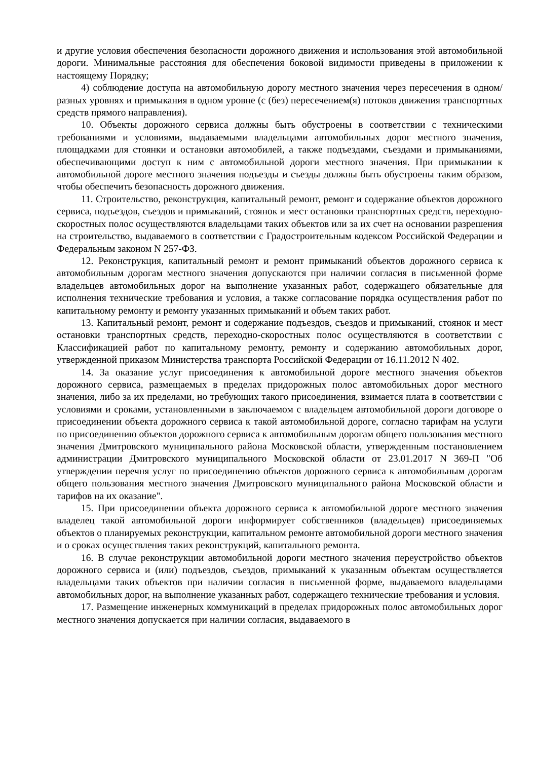и другие условия обеспечения безопасности дорожного движения и использования этой автомобильной дороги. Минимальные расстояния для обеспечения боковой видимости приведены в приложении к настоящему Порядку;
4) соблюдение доступа на автомобильную дорогу местного значения через пересечения в одном/разных уровнях и примыкания в одном уровне (с (без) пересечением(я) потоков движения транспортных средств прямого направления).
10. Объекты дорожного сервиса должны быть обустроены в соответствии с техническими требованиями и условиями, выдаваемыми владельцами автомобильных дорог местного значения, площадками для стоянки и остановки автомобилей, а также подъездами, съездами и примыканиями, обеспечивающими доступ к ним с автомобильной дороги местного значения. При примыкании к автомобильной дороге местного значения подъезды и съезды должны быть обустроены таким образом, чтобы обеспечить безопасность дорожного движения.
11. Строительство, реконструкция, капитальный ремонт, ремонт и содержание объектов дорожного сервиса, подъездов, съездов и примыканий, стоянок и мест остановки транспортных средств, переходно-скоростных полос осуществляются владельцами таких объектов или за их счет на основании разрешения на строительство, выдаваемого в соответствии с Градостроительным кодексом Российской Федерации и Федеральным законом N 257-ФЗ.
12. Реконструкция, капитальный ремонт и ремонт примыканий объектов дорожного сервиса к автомобильным дорогам местного значения допускаются при наличии согласия в письменной форме владельцев автомобильных дорог на выполнение указанных работ, содержащего обязательные для исполнения технические требования и условия, а также согласование порядка осуществления работ по капитальному ремонту и ремонту указанных примыканий и объем таких работ.
13. Капитальный ремонт, ремонт и содержание подъездов, съездов и примыканий, стоянок и мест остановки транспортных средств, переходно-скоростных полос осуществляются в соответствии с Классификацией работ по капитальному ремонту, ремонту и содержанию автомобильных дорог, утвержденной приказом Министерства транспорта Российской Федерации от 16.11.2012 N 402.
14. За оказание услуг присоединения к автомобильной дороге местного значения объектов дорожного сервиса, размещаемых в пределах придорожных полос автомобильных дорог местного значения, либо за их пределами, но требующих такого присоединения, взимается плата в соответствии с условиями и сроками, установленными в заключаемом с владельцем автомобильной дороги договоре о присоединении объекта дорожного сервиса к такой автомобильной дороге, согласно тарифам на услуги по присоединению объектов дорожного сервиса к автомобильным дорогам общего пользования местного значения Дмитровского муниципального района Московской области, утвержденным постановлением администрации Дмитровского муниципального Московской области от 23.01.2017 N 369-П "Об утверждении перечня услуг по присоединению объектов дорожного сервиса к автомобильным дорогам общего пользования местного значения Дмитровского муниципального района Московской области и тарифов на их оказание".
15. При присоединении объекта дорожного сервиса к автомобильной дороге местного значения владелец такой автомобильной дороги информирует собственников (владельцев) присоединяемых объектов о планируемых реконструкции, капитальном ремонте автомобильной дороги местного значения и о сроках осуществления таких реконструкций, капитального ремонта.
16. В случае реконструкции автомобильной дороги местного значения переустройство объектов дорожного сервиса и (или) подъездов, съездов, примыканий к указанным объектам осуществляется владельцами таких объектов при наличии согласия в письменной форме, выдаваемого владельцами автомобильных дорог, на выполнение указанных работ, содержащего технические требования и условия.
17. Размещение инженерных коммуникаций в пределах придорожных полос автомобильных дорог местного значения допускается при наличии согласия, выдаваемого в